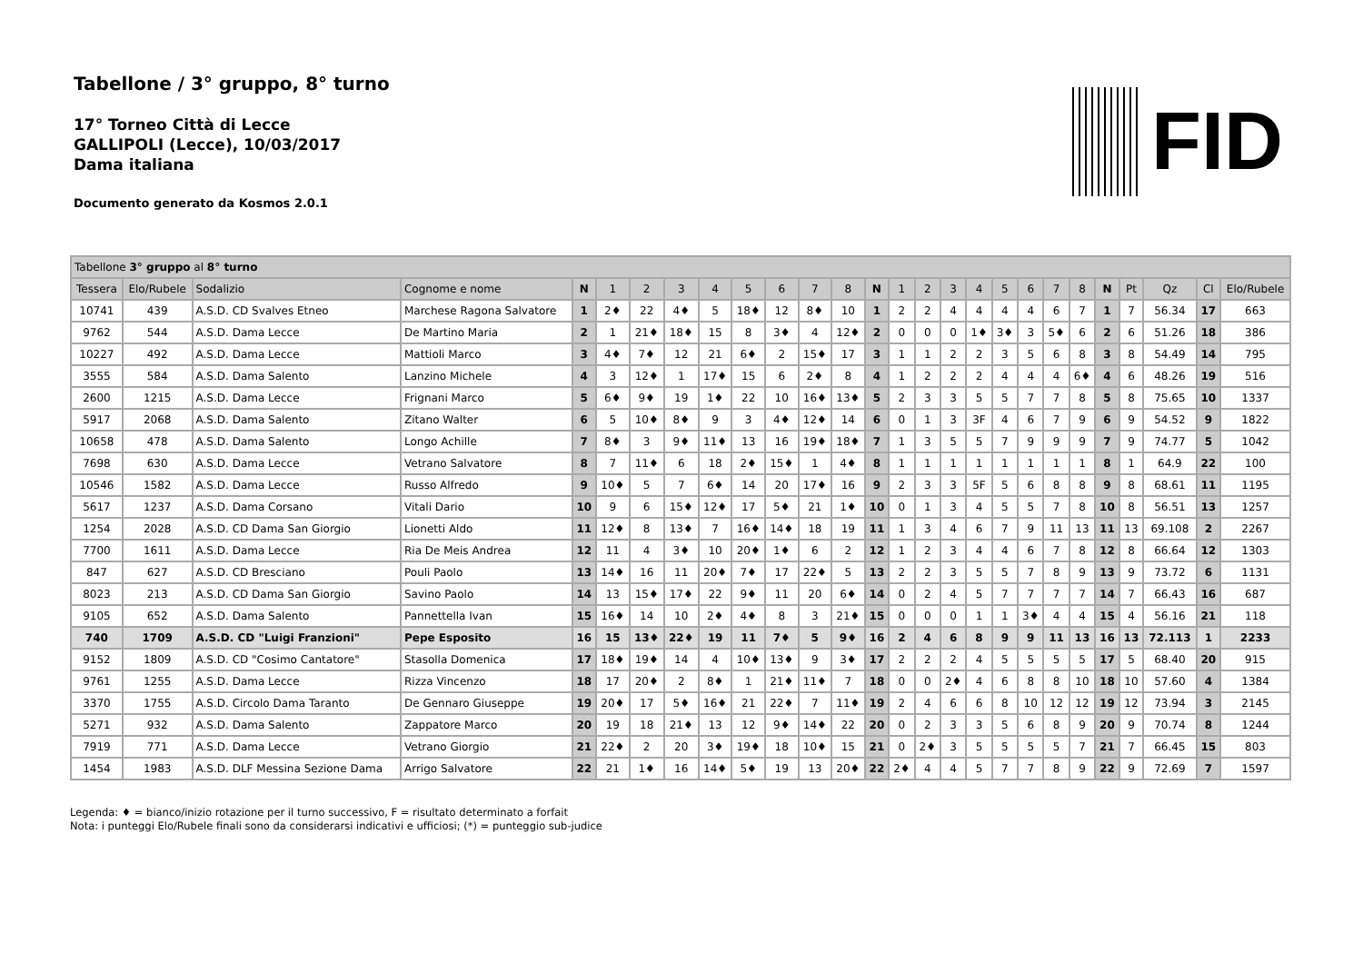Tabellone / 3° gruppo, 8° turno
17° Torneo Città di Lecce
GALLIPOLI (Lecce), 10/03/2017
Dama italiana
Documento generato da Kosmos 2.0.1
FID
| Tabellone 3° gruppo al 8° turno | | | | | | | | | | | | | | | | | | | | | | | | | | |
| Tessera | Elo/Rubele | Sodalizio | Cognome e nome | N | 1 | 2 | 3 | 4 | 5 | 6 | 7 | 8 | N | 1 | 2 | 3 | 4 | 5 | 6 | 7 | 8 | N | Pt | Qz | Cl | Elo/Rubele |
| 10741 | 439 | A.S.D. CD Svalves Etneo | Marchese Ragona Salvatore | 1 | 2♦ | 22 | 4♦ | 5 | 18♦ | 12 | 8♦ | 10 | 1 | 2 | 2 | 4 | 4 | 4 | 4 | 6 | 7 | 1 | 7 | 56.34 | 17 | 663 |
| 9762 | 544 | A.S.D. Dama Lecce | De Martino Maria | 2 | 1 | 21♦ | 18♦ | 15 | 8 | 3♦ | 4 | 12♦ | 2 | 0 | 0 | 0 | 1♦ | 3♦ | 3 | 5♦ | 6 | 2 | 6 | 51.26 | 18 | 386 |
| 10227 | 492 | A.S.D. Dama Lecce | Mattioli Marco | 3 | 4♦ | 7♦ | 12 | 21 | 6♦ | 2 | 15♦ | 17 | 3 | 1 | 1 | 2 | 2 | 3 | 5 | 6 | 8 | 3 | 8 | 54.49 | 14 | 795 |
| 3555 | 584 | A.S.D. Dama Salento | Lanzino Michele | 4 | 3 | 12♦ | 1 | 17♦ | 15 | 6 | 2♦ | 8 | 4 | 1 | 2 | 2 | 2 | 4 | 4 | 4 | 6♦ | 4 | 6 | 48.26 | 19 | 516 |
| 2600 | 1215 | A.S.D. Dama Lecce | Frignani Marco | 5 | 6♦ | 9♦ | 19 | 1♦ | 22 | 10 | 16♦ | 13♦ | 5 | 2 | 3 | 3 | 5 | 5 | 7 | 7 | 8 | 5 | 8 | 75.65 | 10 | 1337 |
| 5917 | 2068 | A.S.D. Dama Salento | Zitano Walter | 6 | 5 | 10♦ | 8♦ | 9 | 3 | 4♦ | 12♦ | 14 | 6 | 0 | 1 | 3 | 3F | 4 | 6 | 7 | 9 | 6 | 9 | 54.52 | 9 | 1822 |
| 10658 | 478 | A.S.D. Dama Salento | Longo Achille | 7 | 8♦ | 3 | 9♦ | 11♦ | 13 | 16 | 19♦ | 18♦ | 7 | 1 | 3 | 5 | 5 | 7 | 9 | 9 | 9 | 7 | 9 | 74.77 | 5 | 1042 |
| 7698 | 630 | A.S.D. Dama Lecce | Vetrano Salvatore | 8 | 7 | 11♦ | 6 | 18 | 2♦ | 15♦ | 1 | 4♦ | 8 | 1 | 1 | 1 | 1 | 1 | 1 | 1 | 1 | 8 | 1 | 64.9 | 22 | 100 |
| 10546 | 1582 | A.S.D. Dama Lecce | Russo Alfredo | 9 | 10♦ | 5 | 7 | 6♦ | 14 | 20 | 17♦ | 16 | 9 | 2 | 3 | 3 | 5F | 5 | 6 | 8 | 8 | 9 | 8 | 68.61 | 11 | 1195 |
| 5617 | 1237 | A.S.D. Dama Corsano | Vitali Dario | 10 | 9 | 6 | 15♦ | 12♦ | 17 | 5♦ | 21 | 1♦ | 10 | 0 | 1 | 3 | 4 | 5 | 5 | 7 | 8 | 10 | 8 | 56.51 | 13 | 1257 |
| 1254 | 2028 | A.S.D. CD Dama San Giorgio | Lionetti Aldo | 11 | 12♦ | 8 | 13♦ | 7 | 16♦ | 14♦ | 18 | 19 | 11 | 1 | 3 | 4 | 6 | 7 | 9 | 11 | 13 | 11 | 13 | 69.108 | 2 | 2267 |
| 7700 | 1611 | A.S.D. Dama Lecce | Ria De Meis Andrea | 12 | 11 | 4 | 3♦ | 10 | 20♦ | 1♦ | 6 | 2 | 12 | 1 | 2 | 3 | 4 | 4 | 6 | 7 | 8 | 12 | 8 | 66.64 | 12 | 1303 |
| 847 | 627 | A.S.D. CD Bresciano | Pouli Paolo | 13 | 14♦ | 16 | 11 | 20♦ | 7♦ | 17 | 22♦ | 5 | 13 | 2 | 2 | 3 | 5 | 5 | 7 | 8 | 9 | 13 | 9 | 73.72 | 6 | 1131 |
| 8023 | 213 | A.S.D. CD Dama San Giorgio | Savino Paolo | 14 | 13 | 15♦ | 17♦ | 22 | 9♦ | 11 | 20 | 6♦ | 14 | 0 | 2 | 4 | 5 | 7 | 7 | 7 | 7 | 14 | 7 | 66.43 | 16 | 687 |
| 9105 | 652 | A.S.D. Dama Salento | Pannettella Ivan | 15 | 16♦ | 14 | 10 | 2♦ | 4♦ | 8 | 3 | 21♦ | 15 | 0 | 0 | 0 | 1 | 1 | 3♦ | 4 | 4 | 15 | 4 | 56.16 | 21 | 118 |
| 740 | 1709 | A.S.D. CD "Luigi Franzioni" | Pepe Esposito | 16 | 15 | 13♦ | 22♦ | 19 | 11 | 7♦ | 5 | 9♦ | 16 | 2 | 4 | 6 | 8 | 9 | 9 | 11 | 13 | 16 | 13 | 72.113 | 1 | 2233 |
| 9152 | 1809 | A.S.D. CD "Cosimo Cantatore" | Stasolla Domenica | 17 | 18♦ | 19♦ | 14 | 4 | 10♦ | 13♦ | 9 | 3♦ | 17 | 2 | 2 | 2 | 4 | 5 | 5 | 5 | 5 | 17 | 5 | 68.40 | 20 | 915 |
| 9761 | 1255 | A.S.D. Dama Lecce | Rizza Vincenzo | 18 | 17 | 20♦ | 2 | 8♦ | 1 | 21♦ | 11♦ | 7 | 18 | 0 | 0 | 2♦ | 4 | 6 | 8 | 8 | 10 | 18 | 10 | 57.60 | 4 | 1384 |
| 3370 | 1755 | A.S.D. Circolo Dama Taranto | De Gennaro Giuseppe | 19 | 20♦ | 17 | 5♦ | 16♦ | 21 | 22♦ | 7 | 11♦ | 19 | 2 | 4 | 6 | 6 | 8 | 10 | 12 | 12 | 19 | 12 | 73.94 | 3 | 2145 |
| 5271 | 932 | A.S.D. Dama Salento | Zappatore Marco | 20 | 19 | 18 | 21♦ | 13 | 12 | 9♦ | 14♦ | 22 | 20 | 0 | 2 | 3 | 3 | 5 | 6 | 8 | 9 | 20 | 9 | 70.74 | 8 | 1244 |
| 7919 | 771 | A.S.D. Dama Lecce | Vetrano Giorgio | 21 | 22♦ | 2 | 20 | 3♦ | 19♦ | 18 | 10♦ | 15 | 21 | 0 | 2♦ | 3 | 5 | 5 | 5 | 5 | 7 | 21 | 7 | 66.45 | 15 | 803 |
| 1454 | 1983 | A.S.D. DLF Messina Sezione Dama | Arrigo Salvatore | 22 | 21 | 1♦ | 16 | 14♦ | 5♦ | 19 | 13 | 20♦ | 22 | 2♦ | 4 | 4 | 5 | 7 | 7 | 8 | 9 | 22 | 9 | 72.69 | 7 | 1597 |
Legenda: ♦ = bianco/inizio rotazione per il turno successivo, F = risultato determinato a forfait
Nota: i punteggi Elo/Rubele finali sono da considerarsi indicativi e ufficiosi; (*) = punteggio sub-judice